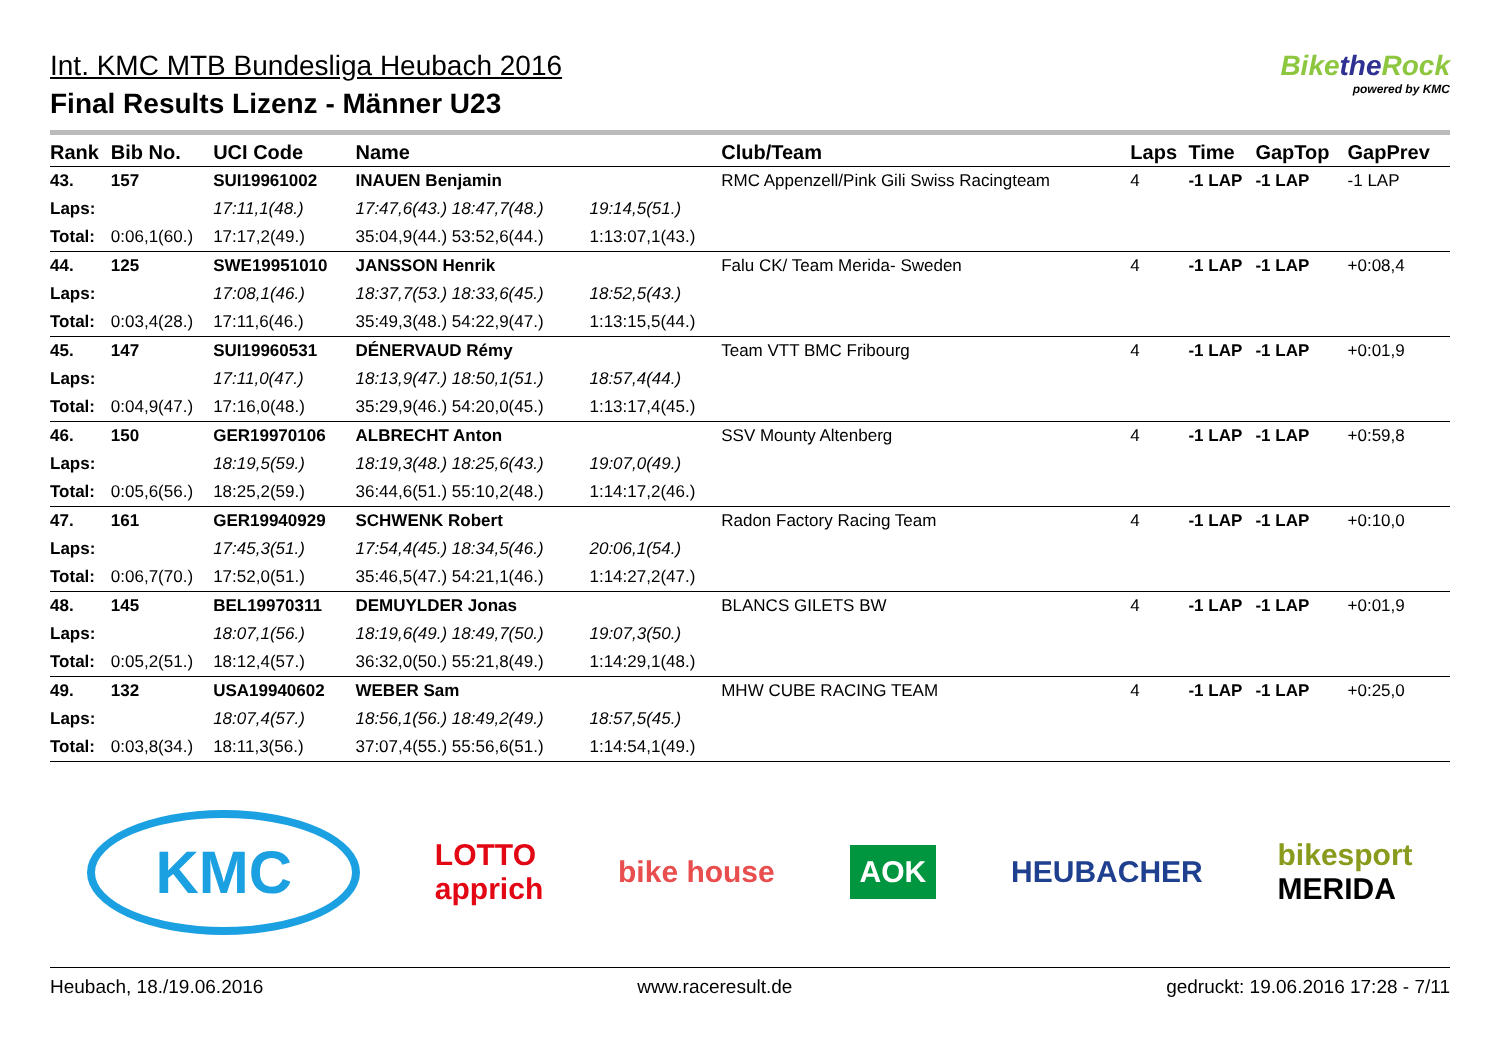Int. KMC MTB Bundesliga Heubach 2016
Final Results Lizenz - Männer U23
Bikethe Rock
powered by KMC
| Rank | Bib No. | UCI Code | Name | | Club/Team | Laps | Time | GapTop | GapPrev |
| --- | --- | --- | --- | --- | --- | --- | --- | --- | --- |
| 43. | 157 | SUI19961002 | INAUEN Benjamin | | RMC Appenzell/Pink Gili Swiss Racingteam | 4 | -1 LAP | -1 LAP | -1 LAP |
| Laps: | | 17:11,1(48.) | 17:47,6(43.) 18:47,7(48.) | 19:14,5(51.) | | | | | |
| Total: | 0:06,1(60.) | 17:17,2(49.) | 35:04,9(44.) 53:52,6(44.) | 1:13:07,1(43.) | | | | | |
| 44. | 125 | SWE19951010 | JANSSON Henrik | | Falu CK/ Team Merida- Sweden | 4 | -1 LAP | -1 LAP | +0:08,4 |
| Laps: | | 17:08,1(46.) | 18:37,7(53.) 18:33,6(45.) | 18:52,5(43.) | | | | | |
| Total: | 0:03,4(28.) | 17:11,6(46.) | 35:49,3(48.) 54:22,9(47.) | 1:13:15,5(44.) | | | | | |
| 45. | 147 | SUI19960531 | DÉNERVAUD Rémy | | Team VTT BMC Fribourg | 4 | -1 LAP | -1 LAP | +0:01,9 |
| Laps: | | 17:11,0(47.) | 18:13,9(47.) 18:50,1(51.) | 18:57,4(44.) | | | | | |
| Total: | 0:04,9(47.) | 17:16,0(48.) | 35:29,9(46.) 54:20,0(45.) | 1:13:17,4(45.) | | | | | |
| 46. | 150 | GER19970106 | ALBRECHT Anton | | SSV Mounty Altenberg | 4 | -1 LAP | -1 LAP | +0:59,8 |
| Laps: | | 18:19,5(59.) | 18:19,3(48.) 18:25,6(43.) | 19:07,0(49.) | | | | | |
| Total: | 0:05,6(56.) | 18:25,2(59.) | 36:44,6(51.) 55:10,2(48.) | 1:14:17,2(46.) | | | | | |
| 47. | 161 | GER19940929 | SCHWENK Robert | | Radon Factory Racing Team | 4 | -1 LAP | -1 LAP | +0:10,0 |
| Laps: | | 17:45,3(51.) | 17:54,4(45.) 18:34,5(46.) | 20:06,1(54.) | | | | | |
| Total: | 0:06,7(70.) | 17:52,0(51.) | 35:46,5(47.) 54:21,1(46.) | 1:14:27,2(47.) | | | | | |
| 48. | 145 | BEL19970311 | DEMUYLDER Jonas | | BLANCS GILETS BW | 4 | -1 LAP | -1 LAP | +0:01,9 |
| Laps: | | 18:07,1(56.) | 18:19,6(49.) 18:49,7(50.) | 19:07,3(50.) | | | | | |
| Total: | 0:05,2(51.) | 18:12,4(57.) | 36:32,0(50.) 55:21,8(49.) | 1:14:29,1(48.) | | | | | |
| 49. | 132 | USA19940602 | WEBER Sam | | MHW CUBE RACING TEAM | 4 | -1 LAP | -1 LAP | +0:25,0 |
| Laps: | | 18:07,4(57.) | 18:56,1(56.) 18:49,2(49.) | 18:57,5(45.) | | | | | |
| Total: | 0:03,8(34.) | 18:11,3(56.) | 37:07,4(55.) 55:56,6(51.) | 1:14:54,1(49.) | | | | | |
KMC LOTTO
apprich bike house AOK HEUBACHER bikesport
MERIDA
Heubach, 18./19.06.2016 www.raceresult.de gedruckt: 19.06.2016 17:28 - 7/11